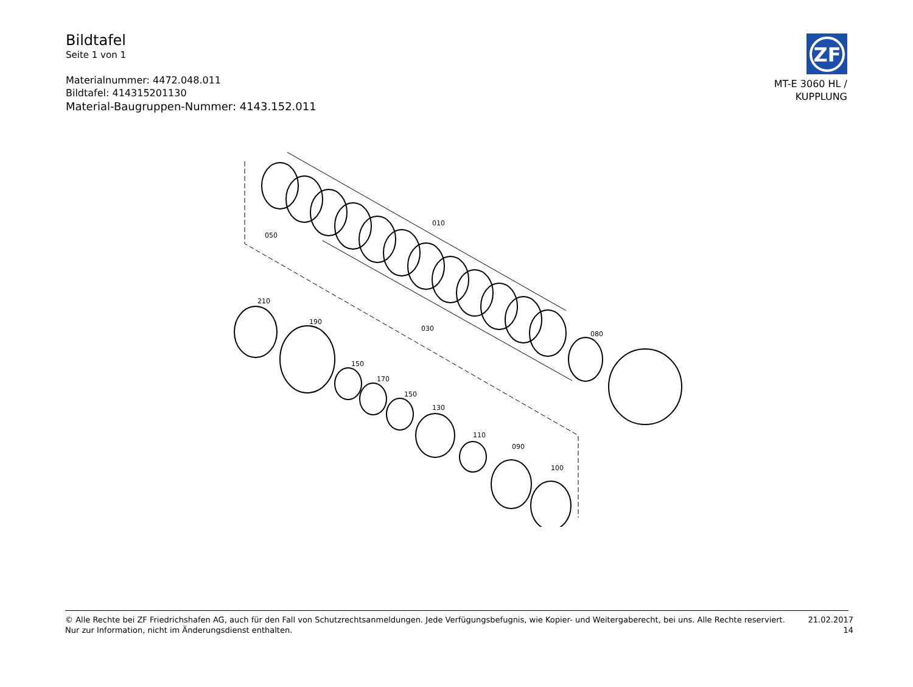Bildtafel
Seite 1 von 1
Materialnummer: 4472.048.011
Bildtafel: 414315201130
Material-Baugruppen-Nummer: 4143.152.011
ZF
MT-E 3060 HL /
KUPPLUNG
050
010
030
080
210
190
150
170
150
130
110
090
100
© Alle Rechte bei ZF Friedrichshafen AG, auch für den Fall von Schutzrechtsanmeldungen. Jede Verfügungsbefugnis, wie Kopier- und Weitergaberecht, bei uns. Alle Rechte reserviert.
Nur zur Information, nicht im Änderungsdienst enthalten.
21.02.2017
14